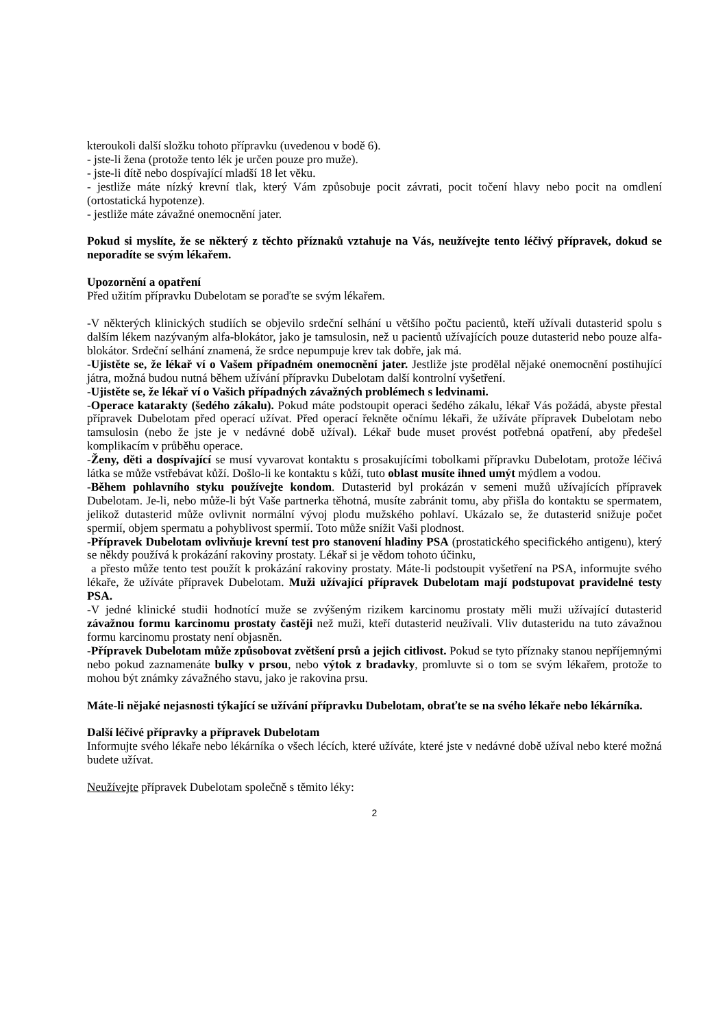kteroukoli další složku tohoto přípravku (uvedenou v bodě 6).
- jste-li žena (protože tento lék je určen pouze pro muže).
- jste-li dítě nebo dospívající mladší 18 let věku.
- jestliže máte nízký krevní tlak, který Vám způsobuje pocit závrati, pocit točení hlavy nebo pocit na omdlení (ortostatická hypotenze).
- jestliže máte závažné onemocnění jater.
Pokud si myslíte, že se některý z těchto příznaků vztahuje na Vás, neužívejte tento léčivý přípravek, dokud se neporadíte se svým lékařem.
Upozornění a opatření
Před užitím přípravku Dubelotam se poraďte se svým lékařem.
-V některých klinických studiích se objevilo srdeční selhání u většího počtu pacientů, kteří užívali dutasterid spolu s dalším lékem nazývaným alfa-blokátor, jako je tamsulosin, než u pacientů užívajících pouze dutasterid nebo pouze alfa-blokátor. Srdeční selhání znamená, že srdce nepumpuje krev tak dobře, jak má.
-Ujistěte se, že lékař ví o Vašem případném onemocnění jater. Jestliže jste prodělal nějaké onemocnění postihující játra, možná budou nutná během užívání přípravku Dubelotam další kontrolní vyšetření.
-Ujistěte se, že lékař ví o Vašich případných závažných problémech s ledvinami.
-Operace katarakty (šedého zákalu). Pokud máte podstoupit operaci šedého zákalu, lékař Vás požádá, abyste přestal přípravek Dubelotam před operací užívat. Před operací řekněte očnímu lékaři, že užíváte přípravek Dubelotam nebo tamsulosin (nebo že jste je v nedávné době užíval). Lékař bude muset provést potřebná opatření, aby předešel komplikacím v průběhu operace.
-Ženy, děti a dospívající se musí vyvarovat kontaktu s prosakujícími tobolkami přípravku Dubelotam, protože léčivá látka se může vstřebávat kůží. Došlo-li ke kontaktu s kůží, tuto oblast musíte ihned umýt mýdlem a vodou.
-Během pohlavního styku používejte kondom. Dutasterid byl prokázán v semeni mužů užívajících přípravek Dubelotam. Je-li, nebo může-li být Vaše partnerka těhotná, musíte zabránit tomu, aby přišla do kontaktu se spermatem, jelikož dutasterid může ovlivnit normální vývoj plodu mužského pohlaví. Ukázalo se, že dutasterid snižuje počet spermií, objem spermatu a pohyblivost spermií. Toto může snížit Vaši plodnost.
-Přípravek Dubelotam ovlivňuje krevní test pro stanovení hladiny PSA (prostatického specifického antigenu), který se někdy používá k prokázání rakoviny prostaty. Lékař si je vědom tohoto účinku,
a přesto může tento test použít k prokázání rakoviny prostaty. Máte-li podstoupit vyšetření na PSA, informujte svého lékaře, že užíváte přípravek Dubelotam. Muži užívající přípravek Dubelotam mají podstupovat pravidelné testy PSA.
-V jedné klinické studii hodnotící muže se zvýšeným rizikem karcinomu prostaty měli muži užívající dutasterid závažnou formu karcinomu prostaty častěji než muži, kteří dutasterid neužívali. Vliv dutasteridu na tuto závažnou formu karcinomu prostaty není objasněn.
-Přípravek Dubelotam může způsobovat zvětšení prsů a jejich citlivost. Pokud se tyto příznaky stanou nepříjemnými nebo pokud zaznamenáte bulky v prsou, nebo výtok z bradavky, promluvte si o tom se svým lékařem, protože to mohou být známky závažného stavu, jako je rakovina prsu.
Máte-li nějaké nejasnosti týkající se užívání přípravku Dubelotam, obraťte se na svého lékaře nebo lékárníka.
Další léčivé přípravky a přípravek Dubelotam
Informujte svého lékaře nebo lékárníka o všech lécích, které užíváte, které jste v nedávné době užíval nebo které možná budete užívat.
Neužívejte přípravek Dubelotam společně s těmito léky:
2